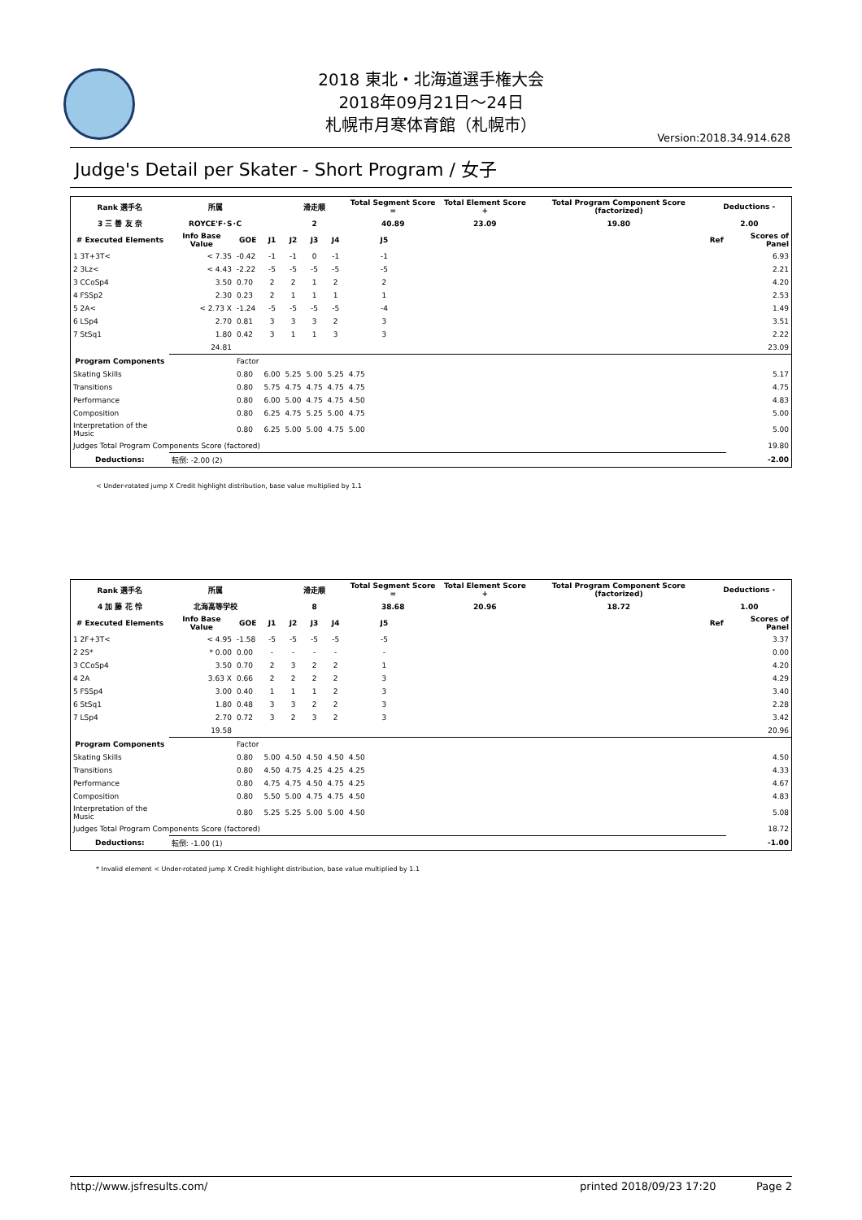2018 東北・北海道選手権大会
2018年09月21日～24日
札幌市月寒体育館（札幌市）
Version:2018.34.914.628
Judge's Detail per Skater - Short Program / 女子
| Rank 選手名 | 所属 | | | 滑走順 | | | Total Segment Score = | | Total Element Score + | Total Program Component Score (factorized) | Deductions - | |
| --- | --- | --- | --- | --- | --- | --- | --- | --- | --- | --- | --- | --- |
| 3 三 善 友 奈 | ROYCE'F･S･C | | | 2 | | | 40.89 | | 23.09 | 19.80 | 2.00 | |
| # Executed Elements | Info Base Value | GOE | J1 | J2 | J3 | J4 | J5 | | | | Ref | Scores of Panel |
| 1 3T+3T< | < 7.35 | -0.42 | -1 | -1 | 0 | -1 | -1 | | | | | 6.93 |
| 2 3Lz< | < 4.43 | -2.22 | -5 | -5 | -5 | -5 | -5 | | | | | 2.21 |
| 3 CCoSp4 | 3.50 | 0.70 | 2 | 2 | 1 | 2 | 2 | | | | | 4.20 |
| 4 FSSp2 | 2.30 | 0.23 | 2 | 1 | 1 | 1 | 1 | | | | | 2.53 |
| 5 2A< | < 2.73 X | -1.24 | -5 | -5 | -5 | -5 | -4 | | | | | 1.49 |
| 6 LSp4 | 2.70 | 0.81 | 3 | 3 | 3 | 2 | 3 | | | | | 3.51 |
| 7 StSq1 | 1.80 | 0.42 | 3 | 1 | 1 | 3 | 3 | | | | | 2.22 |
| | 24.81 | | | | | | | | | | | 23.09 |
| Program Components | | Factor | | | | | | | | | | |
| Skating Skills | | 0.80 | 6.00 | 5.25 | 5.00 | 5.25 | 4.75 | | | | | 5.17 |
| Transitions | | 0.80 | 5.75 | 4.75 | 4.75 | 4.75 | 4.75 | | | | | 4.75 |
| Performance | | 0.80 | 6.00 | 5.00 | 4.75 | 4.75 | 4.50 | | | | | 4.83 |
| Composition | | 0.80 | 6.25 | 4.75 | 5.25 | 5.00 | 4.75 | | | | | 5.00 |
| Interpretation of the Music | | 0.80 | 6.25 | 5.00 | 5.00 | 4.75 | 5.00 | | | | | 5.00 |
| Judges Total Program Components Score (factored) | | | | | | | | | | | | 19.80 |
| Deductions: | 転倒: -2.00 (2) | | | | | | | | | | | -2.00 |
< Under-rotated jump X Credit highlight distribution, base value multiplied by 1.1
| Rank 選手名 | 所属 | | | 滑走順 | | | Total Segment Score = | | Total Element Score + | Total Program Component Score (factorized) | Deductions - | |
| --- | --- | --- | --- | --- | --- | --- | --- | --- | --- | --- | --- | --- |
| 4 加 藤 花 怜 | 北海高等学校 | | | 8 | | | 38.68 | | 20.96 | 18.72 | 1.00 | |
| # Executed Elements | Info Base Value | GOE | J1 | J2 | J3 | J4 | J5 | | | | Ref | Scores of Panel |
| 1 2F+3T< | < 4.95 | -1.58 | -5 | -5 | -5 | -5 | -5 | | | | | 3.37 |
| 2 2S* | * 0.00 | 0.00 | - | - | - | - | - | | | | | 0.00 |
| 3 CCoSp4 | 3.50 | 0.70 | 2 | 3 | 2 | 2 | 1 | | | | | 4.20 |
| 4 2A | 3.63 X | 0.66 | 2 | 2 | 2 | 2 | 3 | | | | | 4.29 |
| 5 FSSp4 | 3.00 | 0.40 | 1 | 1 | 1 | 2 | 3 | | | | | 3.40 |
| 6 StSq1 | 1.80 | 0.48 | 3 | 3 | 2 | 2 | 3 | | | | | 2.28 |
| 7 LSp4 | 2.70 | 0.72 | 3 | 2 | 3 | 2 | 3 | | | | | 3.42 |
| | 19.58 | | | | | | | | | | | 20.96 |
| Program Components | | Factor | | | | | | | | | | |
| Skating Skills | | 0.80 | 5.00 | 4.50 | 4.50 | 4.50 | 4.50 | | | | | 4.50 |
| Transitions | | 0.80 | 4.50 | 4.75 | 4.25 | 4.25 | 4.25 | | | | | 4.33 |
| Performance | | 0.80 | 4.75 | 4.75 | 4.50 | 4.75 | 4.25 | | | | | 4.67 |
| Composition | | 0.80 | 5.50 | 5.00 | 4.75 | 4.75 | 4.50 | | | | | 4.83 |
| Interpretation of the Music | | 0.80 | 5.25 | 5.25 | 5.00 | 5.00 | 4.50 | | | | | 5.08 |
| Judges Total Program Components Score (factored) | | | | | | | | | | | | 18.72 |
| Deductions: | 転倒: -1.00 (1) | | | | | | | | | | | -1.00 |
* Invalid element < Under-rotated jump X Credit highlight distribution, base value multiplied by 1.1
http://www.jsfresults.com/ printed 2018/09/23 17:20 Page 2